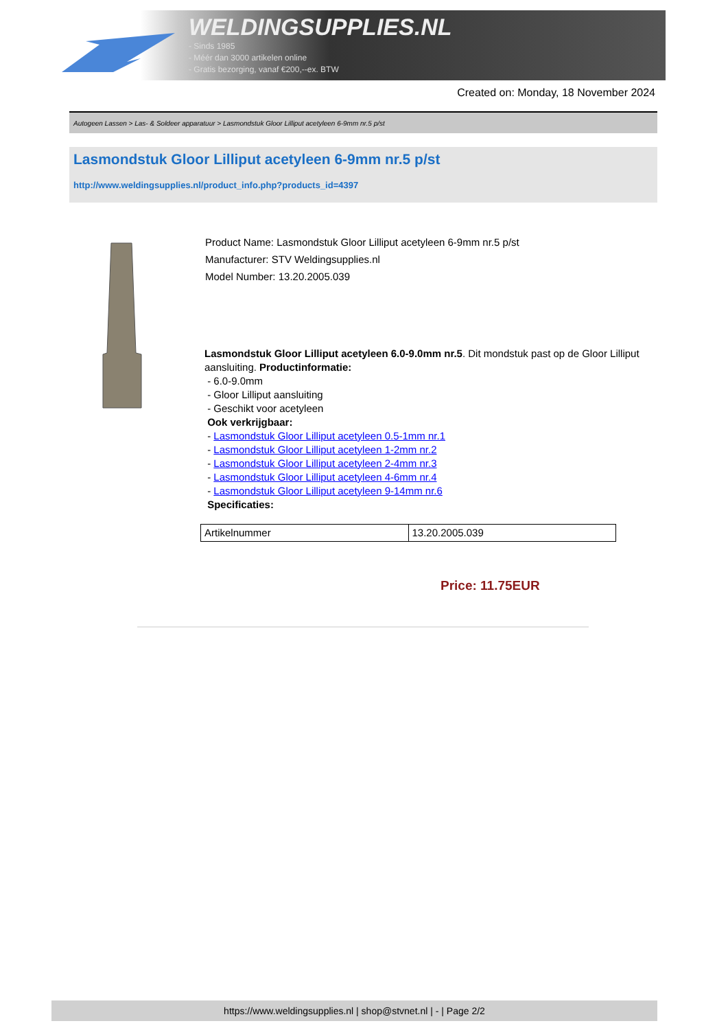WELDINGSUPPLIES.NL
- Sinds 1985
- Méér dan 3000 artikelen online
- Gratis bezorging, vanaf €200,--ex. BTW
Created on: Monday, 18 November 2024
Autogeen Lassen > Las- & Soldeer apparatuur > Lasmondstuk Gloor Lilliput acetyleen 6-9mm nr.5 p/st
Lasmondstuk Gloor Lilliput acetyleen 6-9mm nr.5 p/st
http://www.weldingsupplies.nl/product_info.php?products_id=4397
Product Name: Lasmondstuk Gloor Lilliput acetyleen 6-9mm nr.5 p/st
Manufacturer: STV Weldingsupplies.nl
Model Number: 13.20.2005.039
Lasmondstuk Gloor Lilliput acetyleen 6.0-9.0mm nr.5. Dit mondstuk past op de Gloor Lilliput aansluiting. Productinformatie:
- 6.0-9.0mm
- Gloor Lilliput aansluiting
- Geschikt voor acetyleen
Ook verkrijgbaar:
- Lasmondstuk Gloor Lilliput acetyleen 0.5-1mm nr.1
- Lasmondstuk Gloor Lilliput acetyleen 1-2mm nr.2
- Lasmondstuk Gloor Lilliput acetyleen 2-4mm nr.3
- Lasmondstuk Gloor Lilliput acetyleen 4-6mm nr.4
- Lasmondstuk Gloor Lilliput acetyleen 9-14mm nr.6
Specificaties:
| Artikelnummer | 13.20.2005.039 |
Price: 11.75EUR
https://www.weldingsupplies.nl | shop@stvnet.nl | - | Page 2/2